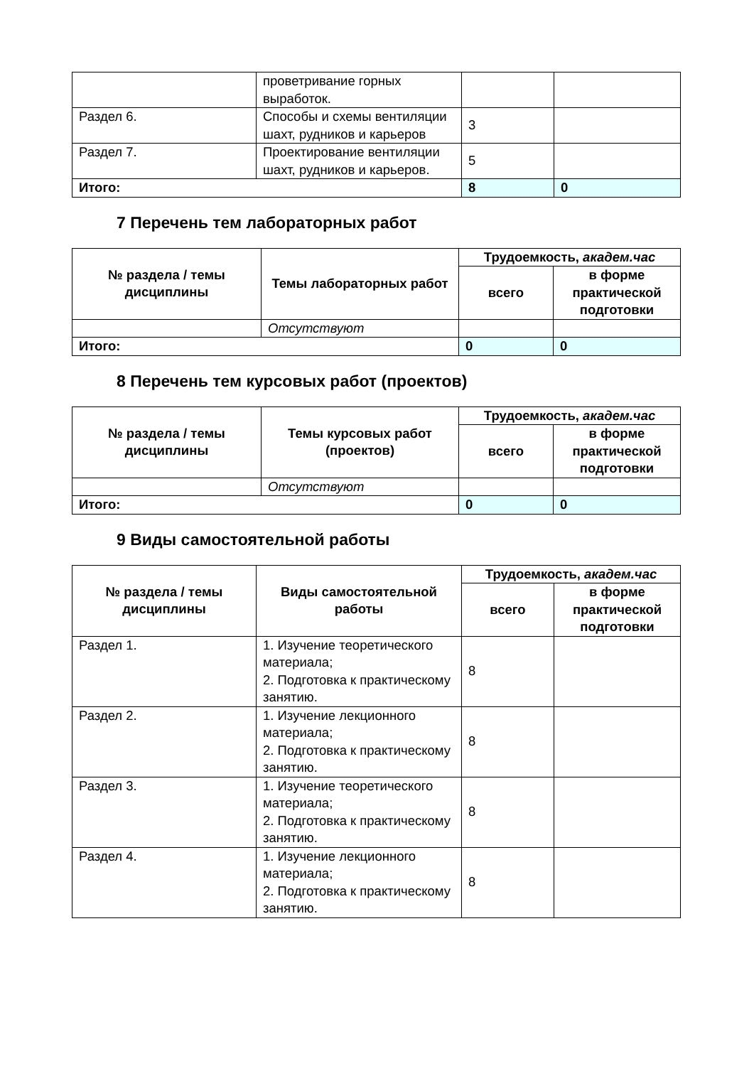| | проветривание горных выработок. | | |
| Раздел 6. | Способы и схемы вентиляции шахт, рудников и карьеров | 3 | |
| Раздел 7. | Проектирование вентиляции шахт, рудников и карьеров. | 5 | |
| Итого: | | 8 | 0 |
7 Перечень тем лабораторных работ
| № раздела / темы дисциплины | Темы лабораторных работ | Трудоемкость, академ.час | |
| --- | --- | --- | --- |
| | | всего | в форме практической подготовки |
| | Отсутствуют | | |
| Итого: | | 0 | 0 |
8 Перечень тем курсовых работ (проектов)
| № раздела / темы дисциплины | Темы курсовых работ (проектов) | Трудоемкость, академ.час | |
| --- | --- | --- | --- |
| | | всего | в форме практической подготовки |
| | Отсутствуют | | |
| Итого: | | 0 | 0 |
9 Виды самостоятельной работы
| № раздела / темы дисциплины | Виды самостоятельной работы | Трудоемкость, академ.час | |
| --- | --- | --- | --- |
| | | всего | в форме практической подготовки |
| Раздел 1. | 1. Изучение теоретического материала; 2. Подготовка к практическому занятию. | 8 | |
| Раздел 2. | 1. Изучение лекционного материала; 2. Подготовка к практическому занятию. | 8 | |
| Раздел 3. | 1. Изучение теоретического материала; 2. Подготовка к практическому занятию. | 8 | |
| Раздел 4. | 1. Изучение лекционного материала; 2. Подготовка к практическому занятию. | 8 | |